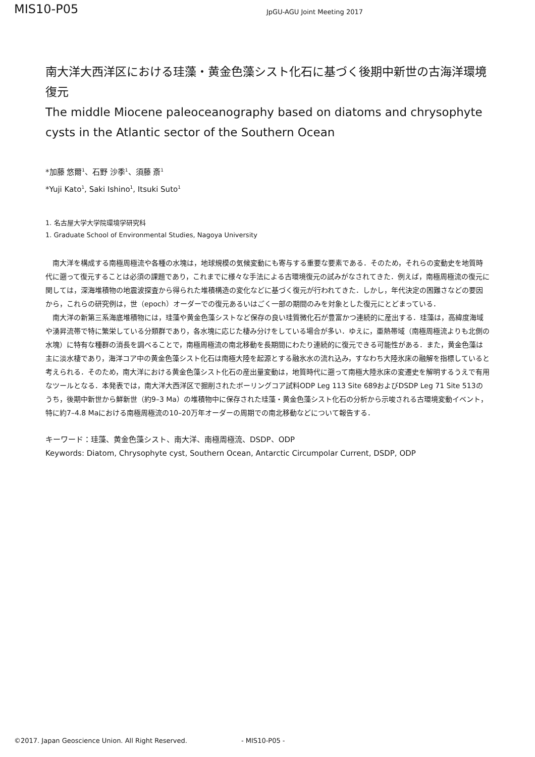MIS10-P05
JpGU-AGU Joint Meeting 2017
南大洋大西洋区における珪藻・黄金色藻シスト化石に基づく後期中新世の古海洋環境復元
The middle Miocene paleoceanography based on diatoms and chrysophyte cysts in the Atlantic sector of the Southern Ocean
*加藤 悠爾<sup>1</sup>、石野 沙季<sup>1</sup>、須藤 斎<sup>1</sup>
*Yuji Kato<sup>1</sup>, Saki Ishino<sup>1</sup>, Itsuki Suto<sup>1</sup>
1. 名古屋大学大学院環境学研究科
1. Graduate School of Environmental Studies, Nagoya University
南大洋を構成する南極周極流や各種の水塊は，地球規模の気候変動にも寄与する重要な要素である．そのため，それらの変動史を地質時代に遡って復元することは必須の課題であり，これまでに様々な手法による古環境復元の試みがなされてきた．例えば，南極周極流の復元に関しては，深海堆積物の地震波探査から得られた堆積構造の変化などに基づく復元が行われてきた．しかし，年代決定の困難さなどの要因から，これらの研究例は，世（epoch）オーダーでの復元あるいはごく一部の期間のみを対象とした復元にとどまっている．
南大洋の新第三系海底堆積物には，珪藻や黄金色藻シストなど保存の良い珪質微化石が豊富かつ連続的に産出する．珪藻は，高緯度海域や湧昇流帯で特に繁栄している分類群であり，各水塊に応じた棲み分けをしている場合が多い．ゆえに，亜熱帯域（南極周極流よりも北側の水塊）に特有な種群の消長を調べることで，南極周極流の南北移動を長期間にわたり連続的に復元できる可能性がある．また，黄金色藻は主に淡水棲であり，海洋コア中の黄金色藻シスト化石は南極大陸を起源とする融氷水の流れ込み，すなわち大陸氷床の融解を指標していると考えられる．そのため，南大洋における黄金色藻シスト化石の産出量変動は，地質時代に遡って南極大陸氷床の変遷史を解明するうえで有用なツールとなる．本発表では，南大洋大西洋区で掘削されたボーリングコア試料ODP Leg 113 Site 689およびDSDP Leg 71 Site 513のうち，後期中新世から鮮新世（約9–3 Ma）の堆積物中に保存された珪藻・黄金色藻シスト化石の分析から示唆される古環境変動イベント，特に約7–4.8 Maにおける南極周極流の10–20万年オーダーの周期での南北移動などについて報告する．
キーワード：珪藻、黄金色藻シスト、南大洋、南極周極流、DSDP、ODP
Keywords: Diatom, Chrysophyte cyst, Southern Ocean, Antarctic Circumpolar Current, DSDP, ODP
©2017. Japan Geoscience Union. All Right Reserved. - MIS10-P05 -